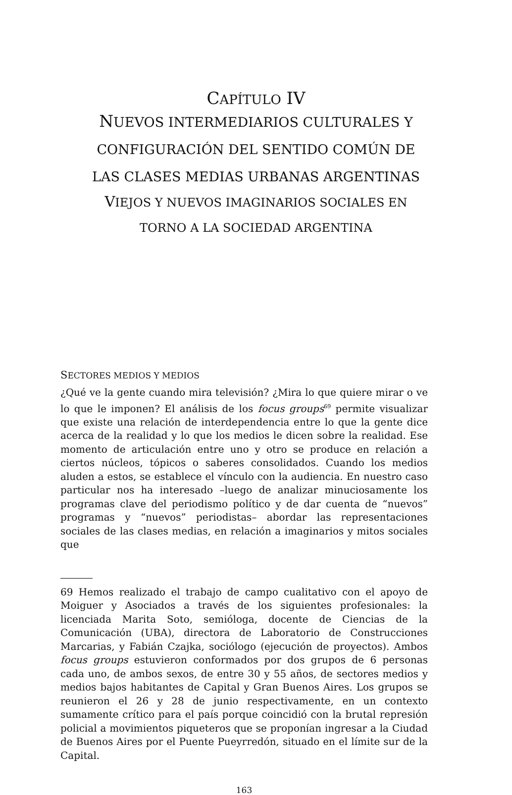CAPÍTULO IV
NUEVOS INTERMEDIARIOS CULTURALES Y
CONFIGURACIÓN DEL SENTIDO COMÚN DE
LAS CLASES MEDIAS URBANAS ARGENTINAS
VIEJOS Y NUEVOS IMAGINARIOS SOCIALES EN
TORNO A LA SOCIEDAD ARGENTINA
SECTORES MEDIOS Y MEDIOS
¿Qué ve la gente cuando mira televisión? ¿Mira lo que quiere mirar o ve lo que le imponen? El análisis de los focus groups<sup>69</sup> permite visualizar que existe una relación de interdependencia entre lo que la gente dice acerca de la realidad y lo que los medios le dicen sobre la realidad. Ese momento de articulación entre uno y otro se produce en relación a ciertos núcleos, tópicos o saberes consolidados. Cuando los medios aluden a estos, se establece el vínculo con la audiencia. En nuestro caso particular nos ha interesado –luego de analizar minuciosamente los programas clave del periodismo político y de dar cuenta de “nuevos” programas y “nuevos” periodistas– abordar las representaciones sociales de las clases medias, en relación a imaginarios y mitos sociales que
69 Hemos realizado el trabajo de campo cualitativo con el apoyo de Moiguer y Asociados a través de los siguientes profesionales: la licenciada Marita Soto, semióloga, docente de Ciencias de la Comunicación (UBA), directora de Laboratorio de Construcciones Marcarias, y Fabián Czajka, sociólogo (ejecución de proyectos). Ambos focus groups estuvieron conformados por dos grupos de 6 personas cada uno, de ambos sexos, de entre 30 y 55 años, de sectores medios y medios bajos habitantes de Capital y Gran Buenos Aires. Los grupos se reunieron el 26 y 28 de junio respectivamente, en un contexto sumamente crítico para el país porque coincidió con la brutal represión policial a movimientos piqueteros que se proponían ingresar a la Ciudad de Buenos Aires por el Puente Pueyrredón, situado en el límite sur de la Capital.
163